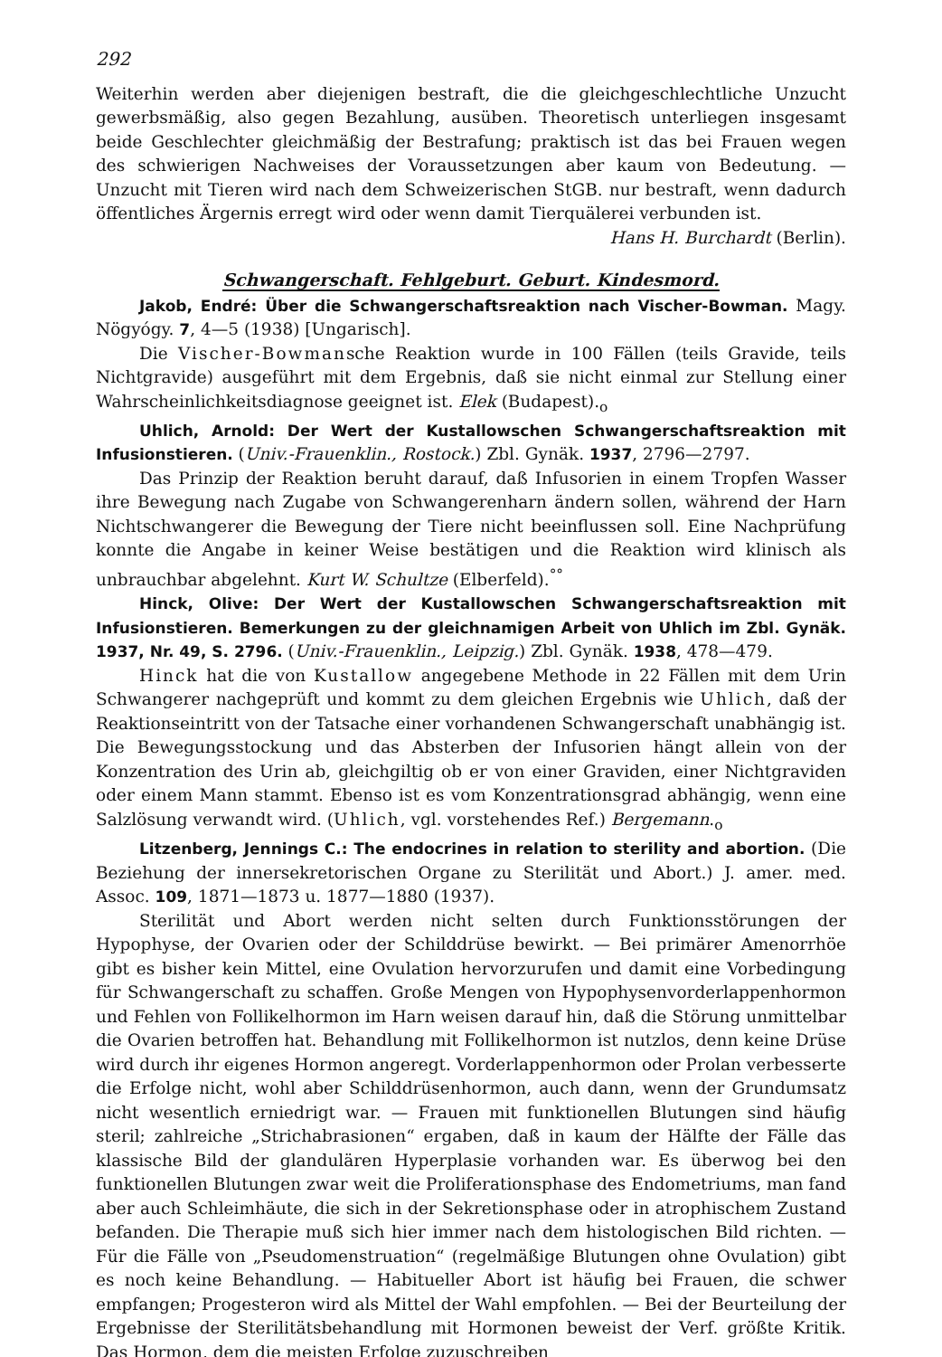292
Weiterhin werden aber diejenigen bestraft, die die gleichgeschlechtliche Unzucht gewerbsmäßig, also gegen Bezahlung, ausüben. Theoretisch unterliegen insgesamt beide Geschlechter gleichmäßig der Bestrafung; praktisch ist das bei Frauen wegen des schwierigen Nachweises der Voraussetzungen aber kaum von Bedeutung. — Unzucht mit Tieren wird nach dem Schweizerischen StGB. nur bestraft, wenn dadurch öffentliches Ärgernis erregt wird oder wenn damit Tierquälerei verbunden ist.
Hans H. Burchardt (Berlin).
Schwangerschaft. Fehlgeburt. Geburt. Kindesmord.
Jakob, Endré: Über die Schwangerschaftsreaktion nach Vischer-Bowman. Magy. Nögyógy. 7, 4—5 (1938) [Ungarisch].
Die Vischer-Bowmansche Reaktion wurde in 100 Fällen (teils Gravide, teils Nichtgravide) ausgeführt mit dem Ergebnis, daß sie nicht einmal zur Stellung einer Wahrscheinlichkeitsdiagnose geeignet ist. Elek (Budapest).<sub>o</sub>
Uhlich, Arnold: Der Wert der Kustallowschen Schwangerschaftsreaktion mit Infusionstieren. (Univ.-Frauenklin., Rostock.) Zbl. Gynäk. 1937, 2796—2797.
Das Prinzip der Reaktion beruht darauf, daß Infusorien in einem Tropfen Wasser ihre Bewegung nach Zugabe von Schwangerenharn ändern sollen, während der Harn Nichtschwangerer die Bewegung der Tiere nicht beeinflussen soll. Eine Nachprüfung konnte die Angabe in keiner Weise bestätigen und die Reaktion wird klinisch als unbrauchbar abgelehnt. Kurt W. Schultze (Elberfeld).<sup>°°</sup>
Hinck, Olive: Der Wert der Kustallowschen Schwangerschaftsreaktion mit Infusionstieren. Bemerkungen zu der gleichnamigen Arbeit von Uhlich im Zbl. Gynäk. 1937, Nr. 49, S. 2796. (Univ.-Frauenklin., Leipzig.) Zbl. Gynäk. 1938, 478—479.
Hinck hat die von Kustallow angegebene Methode in 22 Fällen mit dem Urin Schwangerer nachgeprüft und kommt zu dem gleichen Ergebnis wie Uhlich, daß der Reaktionseintritt von der Tatsache einer vorhandenen Schwangerschaft unabhängig ist. Die Bewegungsstockung und das Absterben der Infusorien hängt allein von der Konzentration des Urin ab, gleichgiltig ob er von einer Graviden, einer Nichtgraviden oder einem Mann stammt. Ebenso ist es vom Konzentrationsgrad abhängig, wenn eine Salzlösung verwandt wird. (Uhlich, vgl. vorstehendes Ref.) Bergemann.<sub>o</sub>
Litzenberg, Jennings C.: The endocrines in relation to sterility and abortion. (Die Beziehung der innersekretorischen Organe zu Sterilität und Abort.) J. amer. med. Assoc. 109, 1871—1873 u. 1877—1880 (1937).
Sterilität und Abort werden nicht selten durch Funktionsstörungen der Hypophyse, der Ovarien oder der Schilddrüse bewirkt. — Bei primärer Amenorrhöe gibt es bisher kein Mittel, eine Ovulation hervorzurufen und damit eine Vorbedingung für Schwangerschaft zu schaffen. Große Mengen von Hypophysenvorderlappenhormon und Fehlen von Follikelhormon im Harn weisen darauf hin, daß die Störung unmittelbar die Ovarien betroffen hat. Behandlung mit Follikelhormon ist nutzlos, denn keine Drüse wird durch ihr eigenes Hormon angeregt. Vorderlappenhormon oder Prolan verbesserte die Erfolge nicht, wohl aber Schilddrüsenhormon, auch dann, wenn der Grundumsatz nicht wesentlich erniedrigt war. — Frauen mit funktionellen Blutungen sind häufig steril; zahlreiche „Strichabrasionen“ ergaben, daß in kaum der Hälfte der Fälle das klassische Bild der glandulären Hyperplasie vorhanden war. Es überwog bei den funktionellen Blutungen zwar weit die Proliferationsphase des Endometriums, man fand aber auch Schleimhäute, die sich in der Sekretionsphase oder in atrophischem Zustand befanden. Die Therapie muß sich hier immer nach dem histologischen Bild richten. — Für die Fälle von „Pseudomenstruation“ (regelmäßige Blutungen ohne Ovulation) gibt es noch keine Behandlung. — Habitueller Abort ist häufig bei Frauen, die schwer empfangen; Progesteron wird als Mittel der Wahl empfohlen. — Bei der Beurteilung der Ergebnisse der Sterilitätsbehandlung mit Hormonen beweist der Verf. größte Kritik. Das Hormon, dem die meisten Erfolge zuzuschreiben